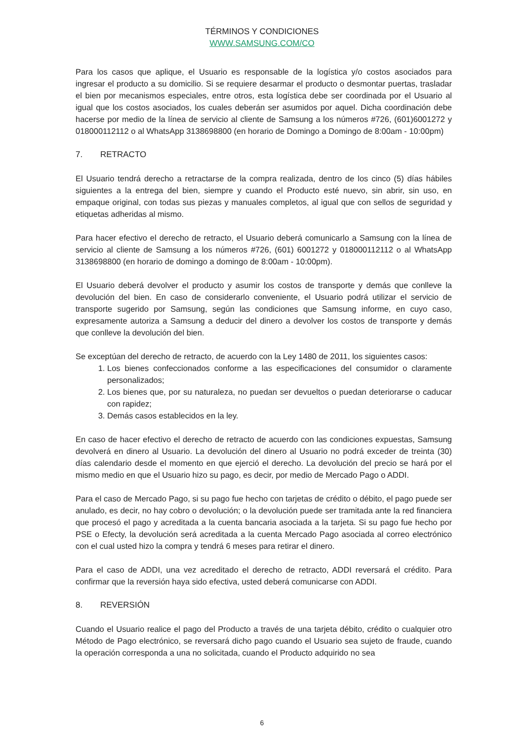TÉRMINOS Y CONDICIONES
WWW.SAMSUNG.COM/CO
Para los casos que aplique, el Usuario es responsable de la logística y/o costos asociados para ingresar el producto a su domicilio. Si se requiere desarmar el producto o desmontar puertas, trasladar el bien por mecanismos especiales, entre otros, esta logística debe ser coordinada por el Usuario al igual que los costos asociados, los cuales deberán ser asumidos por aquel. Dicha coordinación debe hacerse por medio de la línea de servicio al cliente de Samsung a los números #726, (601)6001272 y 018000112112 o al WhatsApp 3138698800 (en horario de Domingo a Domingo de 8:00am - 10:00pm)
7. RETRACTO
El Usuario tendrá derecho a retractarse de la compra realizada, dentro de los cinco (5) días hábiles siguientes a la entrega del bien, siempre y cuando el Producto esté nuevo, sin abrir, sin uso, en empaque original, con todas sus piezas y manuales completos, al igual que con sellos de seguridad y etiquetas adheridas al mismo.
Para hacer efectivo el derecho de retracto, el Usuario deberá comunicarlo a Samsung con la línea de servicio al cliente de Samsung a los números #726, (601) 6001272 y 018000112112 o al WhatsApp 3138698800 (en horario de domingo a domingo de 8:00am - 10:00pm).
El Usuario deberá devolver el producto y asumir los costos de transporte y demás que conlleve la devolución del bien. En caso de considerarlo conveniente, el Usuario podrá utilizar el servicio de transporte sugerido por Samsung, según las condiciones que Samsung informe, en cuyo caso, expresamente autoriza a Samsung a deducir del dinero a devolver los costos de transporte y demás que conlleve la devolución del bien.
Se exceptúan del derecho de retracto, de acuerdo con la Ley 1480 de 2011, los siguientes casos:
1. Los bienes confeccionados conforme a las especificaciones del consumidor o claramente personalizados;
2. Los bienes que, por su naturaleza, no puedan ser devueltos o puedan deteriorarse o caducar con rapidez;
3. Demás casos establecidos en la ley.
En caso de hacer efectivo el derecho de retracto de acuerdo con las condiciones expuestas, Samsung devolverá en dinero al Usuario. La devolución del dinero al Usuario no podrá exceder de treinta (30) días calendario desde el momento en que ejerció el derecho. La devolución del precio se hará por el mismo medio en que el Usuario hizo su pago, es decir, por medio de Mercado Pago o ADDI.
Para el caso de Mercado Pago, si su pago fue hecho con tarjetas de crédito o débito, el pago puede ser anulado, es decir, no hay cobro o devolución; o la devolución puede ser tramitada ante la red financiera que procesó el pago y acreditada a la cuenta bancaria asociada a la tarjeta. Si su pago fue hecho por PSE o Efecty, la devolución será acreditada a la cuenta Mercado Pago asociada al correo electrónico con el cual usted hizo la compra y tendrá 6 meses para retirar el dinero.
Para el caso de ADDI, una vez acreditado el derecho de retracto, ADDI reversará el crédito. Para confirmar que la reversión haya sido efectiva, usted deberá comunicarse con ADDI.
8. REVERSIÓN
Cuando el Usuario realice el pago del Producto a través de una tarjeta débito, crédito o cualquier otro Método de Pago electrónico, se reversará dicho pago cuando el Usuario sea sujeto de fraude, cuando la operación corresponda a una no solicitada, cuando el Producto adquirido no sea
6